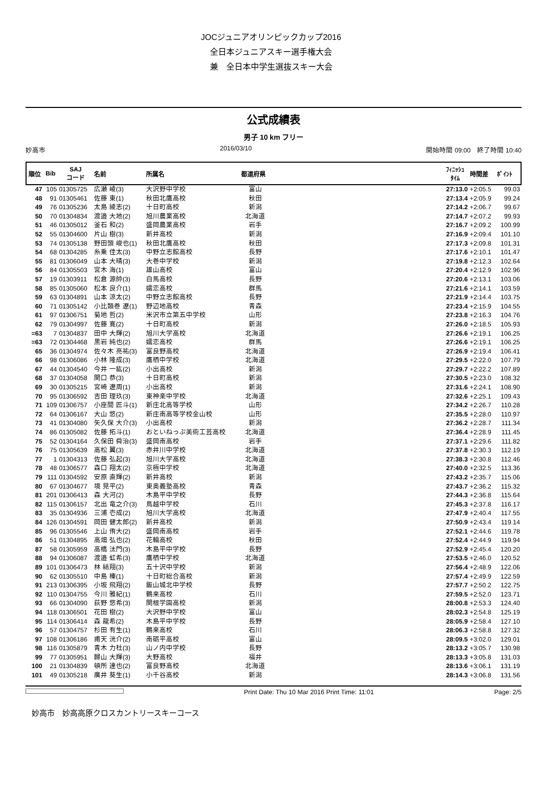JOCジュニアオリンピックカップ2016
全日本ジュニアスキー選手権大会
兼　全日本中学生選抜スキー大会
公式成績表
男子 10 km フリー
妙高市 2016/03/10 開始時間 09:00　終了時間 10:40
| 順位 | Bib | SAJ コード | 名前 | 所属名 | 都道府県 | | ﾌｨﾆｯｼｭ ﾀｲﾑ | 時間差 | ﾎﾟｲﾝﾄ |
| --- | --- | --- | --- | --- | --- | --- | --- | --- | --- |
| 47 | 105 | 01305725 | 広瀬 崚(3) | 大沢野中学校 | 富山 | | 27:13.0 | +2:05.5 | 99.03 |
| 48 | 91 | 01305461 | 佐藤 東(1) | 秋田北鷹高校 | 秋田 | | 27:13.4 | +2:05.9 | 99.24 |
| 49 | 76 | 01305236 | 太島 綾志(2) | 十日町高校 | 新潟 | | 27:14.2 | +2:06.7 | 99.67 |
| 50 | 70 | 01304834 | 渡邉 大地(2) | 旭川農業高校 | 北海道 | | 27:14.7 | +2:07.2 | 99.93 |
| 51 | 46 | 01305012 | 釜石 和(2) | 盛岡農業高校 | 岩手 | | 27:16.7 | +2:09.2 | 100.99 |
| 52 | 55 | 01304600 | 片山 樹(3) | 新井高校 | 新潟 | | 27:16.9 | +2:09.4 | 101.10 |
| 53 | 74 | 01305138 | 野田頭 峻也(1) | 秋田北鷹高校 | 秋田 | | 27:17.3 | +2:09.8 | 101.31 |
| 54 | 68 | 01304285 | 糸乗 佳太(3) | 中野立志館高校 | 長野 | | 27:17.6 | +2:10.1 | 101.47 |
| 55 | 81 | 01306049 | 山本 大晴(3) | 大巻中学校 | 新潟 | | 27:19.8 | +2:12.3 | 102.64 |
| 56 | 84 | 01305503 | 宮木 海(1) | 雄山高校 | 富山 | | 27:20.4 | +2:12.9 | 102.96 |
| 57 | 19 | 01303911 | 松倉 源帥(3) | 白馬高校 | 長野 | | 27:20.6 | +2:13.1 | 103.06 |
| 58 | 85 | 01305060 | 松本 良介(1) | 嬬恋高校 | 群馬 | | 27:21.6 | +2:14.1 | 103.59 |
| 59 | 63 | 01304891 | 山本 涼太(2) | 中野立志館高校 | 長野 | | 27:21.9 | +2:14.4 | 103.75 |
| 60 | 71 | 01305142 | 小比類巻 遼(1) | 野辺地高校 | 青森 | | 27:23.4 | +2:15.9 | 104.55 |
| 61 | 97 | 01306751 | 菊地 哲(2) | 米沢市立第五中学校 | 山形 | | 27:23.8 | +2:16.3 | 104.76 |
| 62 | 79 | 01304997 | 佐藤 寛(2) | 十日町高校 | 新潟 | | 27:26.0 | +2:18.5 | 105.93 |
| =63 | 7 | 01304837 | 田中 大輝(2) | 旭川大学高校 | 北海道 | | 27:26.6 | +2:19.1 | 106.25 |
| =63 | 72 | 01304468 | 黒岩 純也(2) | 嬬恋高校 | 群馬 | | 27:26.6 | +2:19.1 | 106.25 |
| 65 | 36 | 01304974 | 佐々木 亮祐(3) | 富良野高校 | 北海道 | | 27:26.9 | +2:19.4 | 106.41 |
| 66 | 98 | 01306086 | 小林 隆成(3) | 鷹栖中学校 | 北海道 | | 27:29.5 | +2:22.0 | 107.79 |
| 67 | 44 | 01304540 | 今井 一紘(2) | 小出高校 | 新潟 | | 27:29.7 | +2:22.2 | 107.89 |
| 68 | 37 | 01304058 | 関口 恭(3) | 十日町高校 | 新潟 | | 27:30.5 | +2:23.0 | 108.32 |
| 69 | 30 | 01305215 | 宮崎 遼周(1) | 小出高校 | 新潟 | | 27:31.6 | +2:24.1 | 108.90 |
| 70 | 95 | 01306592 | 吉田 理玖(3) | 東神楽中学校 | 北海道 | | 27:32.6 | +2:25.1 | 109.43 |
| 71 | 109 | 01306757 | 小座間 匠斗(1) | 新庄北高等学校 | 山形 | | 27:34.2 | +2:26.7 | 110.28 |
| 72 | 64 | 01306167 | 大山 悠(2) | 新庄南高等学校金山校 | 山形 | | 27:35.5 | +2:28.0 | 110.97 |
| 73 | 41 | 01304080 | 矢久保 大介(3) | 小出高校 | 新潟 | | 27:36.2 | +2:28.7 | 111.34 |
| 74 | 86 | 01305082 | 佐藤 拓斗(1) | おといねっぷ美術工芸高校 | 北海道 | | 27:36.4 | +2:28.9 | 111.45 |
| 75 | 52 | 01304164 | 久保田 舜治(3) | 盛岡南高校 | 岩手 | | 27:37.1 | +2:29.6 | 111.82 |
| 76 | 75 | 01305639 | 高松 翼(3) | 赤井川中学校 | 北海道 | | 27:37.8 | +2:30.3 | 112.19 |
| 77 | 1 | 01304313 | 佐藤 弘起(3) | 旭川大学高校 | 北海道 | | 27:38.3 | +2:30.8 | 112.46 |
| 78 | 48 | 01306577 | 森口 翔太(2) | 京極中学校 | 北海道 | | 27:40.0 | +2:32.5 | 113.36 |
| 79 | 111 | 01304592 | 安原 直輝(2) | 新井高校 | 新潟 | | 27:43.2 | +2:35.7 | 115.06 |
| 80 | 67 | 01304677 | 境 晃平(2) | 東奥義塾高校 | 青森 | | 27:43.7 | +2:36.2 | 115.32 |
| 81 | 201 | 01306413 | 森 大河(2) | 木島平中学校 | 長野 | | 27:44.3 | +2:36.8 | 115.64 |
| 82 | 115 | 01306157 | 北出 竜之介(3) | 鳥越中学校 | 石川 | | 27:45.3 | +2:37.8 | 116.17 |
| 83 | 35 | 01304936 | 三浦 壱成(2) | 旭川大学高校 | 北海道 | | 27:47.9 | +2:40.4 | 117.55 |
| 84 | 126 | 01304591 | 岡田 健太郎(2) | 新井高校 | 新潟 | | 27:50.9 | +2:43.4 | 119.14 |
| 85 | 96 | 01305546 | 上山 侑大(2) | 盛岡南高校 | 岩手 | | 27:52.1 | +2:44.6 | 119.78 |
| 86 | 51 | 01304895 | 高畑 弘也(2) | 花輪高校 | 秋田 | | 27:52.4 | +2:44.9 | 119.94 |
| 87 | 58 | 01305959 | 高橋 汰門(3) | 木島平中学校 | 長野 | | 27:52.9 | +2:45.4 | 120.20 |
| 88 | 94 | 01306087 | 渡邉 虹希(3) | 鷹栖中学校 | 北海道 | | 27:53.5 | +2:46.0 | 120.52 |
| 89 | 101 | 01306473 | 林 結翔(3) | 五十沢中学校 | 新潟 | | 27:56.4 | +2:48.9 | 122.06 |
| 90 | 62 | 01305510 | 中島 榛(1) | 十日町総合高校 | 新潟 | | 27:57.4 | +2:49.9 | 122.59 |
| 91 | 213 | 01306395 | 小坂 飛翔(2) | 飯山城北中学校 | 長野 | | 27:57.7 | +2:50.2 | 122.75 |
| 92 | 110 | 01304755 | 今川 雅紀(1) | 鶴来高校 | 石川 | | 27:59.5 | +2:52.0 | 123.71 |
| 93 | 66 | 01304090 | 荻野 悠希(3) | 関根学園高校 | 新潟 | | 28:00.8 | +2:53.3 | 124.40 |
| 94 | 118 | 01306501 | 花田 樹(2) | 大沢野中学校 | 富山 | | 28:02.3 | +2:54.8 | 125.19 |
| 95 | 114 | 01306414 | 森 龍希(2) | 木島平中学校 | 長野 | | 28:05.9 | +2:58.4 | 127.10 |
| 96 | 57 | 01304757 | 杉田 有生(1) | 鶴来高校 | 石川 | | 28:06.3 | +2:58.8 | 127.32 |
| 97 | 108 | 01306186 | 甫天 洸介(2) | 南砺平高校 | 富山 | | 28:09.5 | +3:02.0 | 129.01 |
| 98 | 116 | 01305879 | 青木 力杜(3) | 山ノ内中学校 | 長野 | | 28:13.2 | +3:05.7 | 130.98 |
| 99 | 77 | 01305951 | 歸山 大輝(3) | 大野高校 | 福井 | | 28:13.3 | +3:05.8 | 131.03 |
| 100 | 21 | 01304839 | 頓所 達也(2) | 富良野高校 | 北海道 | | 28:13.6 | +3:06.1 | 131.19 |
| 101 | 49 | 01305218 | 廣井 葵生(1) | 小千谷高校 | 新潟 | | 28:14.3 | +3:06.8 | 131.56 |
Print Date: Thu 10 Mar 2016 Print Time: 11:01 Page: 2/5
妙高市　妙高高原クロスカントリースキーコース